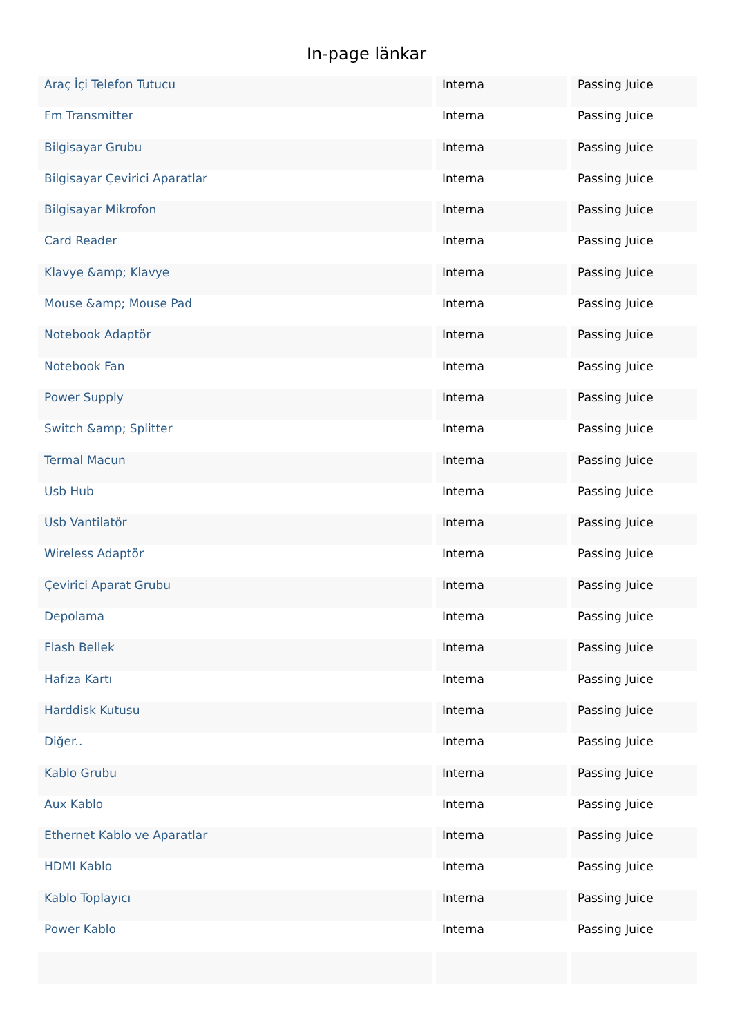In-page länkar
| Araç İçi Telefon Tutucu | Interna | Passing Juice |
| Fm Transmitter | Interna | Passing Juice |
| Bilgisayar Grubu | Interna | Passing Juice |
| Bilgisayar Çevirici Aparatlar | Interna | Passing Juice |
| Bilgisayar Mikrofon | Interna | Passing Juice |
| Card Reader | Interna | Passing Juice |
| Klavye &amp; Klavye | Interna | Passing Juice |
| Mouse &amp; Mouse Pad | Interna | Passing Juice |
| Notebook Adaptör | Interna | Passing Juice |
| Notebook Fan | Interna | Passing Juice |
| Power Supply | Interna | Passing Juice |
| Switch &amp; Splitter | Interna | Passing Juice |
| Termal Macun | Interna | Passing Juice |
| Usb Hub | Interna | Passing Juice |
| Usb Vantilatör | Interna | Passing Juice |
| Wireless Adaptör | Interna | Passing Juice |
| Çevirici Aparat Grubu | Interna | Passing Juice |
| Depolama | Interna | Passing Juice |
| Flash Bellek | Interna | Passing Juice |
| Hafıza Kartı | Interna | Passing Juice |
| Harddisk Kutusu | Interna | Passing Juice |
| Diğer.. | Interna | Passing Juice |
| Kablo Grubu | Interna | Passing Juice |
| Aux Kablo | Interna | Passing Juice |
| Ethernet Kablo ve Aparatlar | Interna | Passing Juice |
| HDMI Kablo | Interna | Passing Juice |
| Kablo Toplayıcı | Interna | Passing Juice |
| Power Kablo | Interna | Passing Juice |